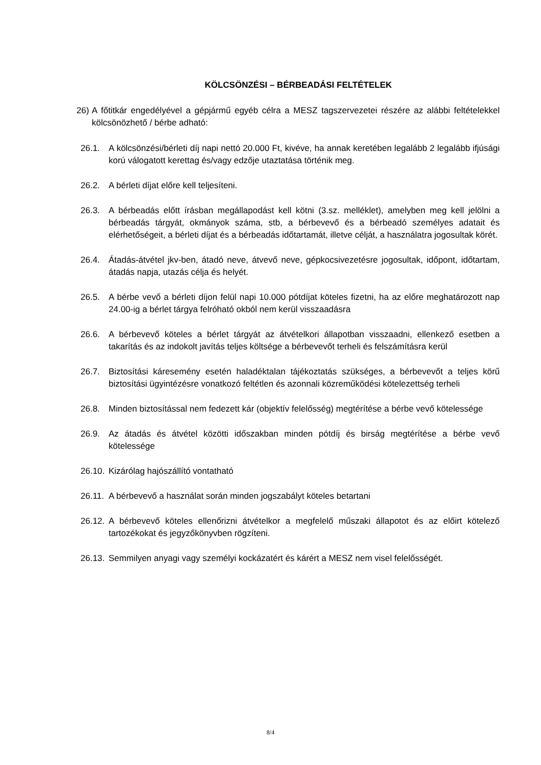KÖLCSÖNZÉSI – BÉRBEADÁSI FELTÉTELEK
26) A főtitkár engedélyével a gépjármű egyéb célra a MESZ tagszervezetei részére az alábbi feltételekkel kölcsönözhető / bérbe adható:
26.1. A kölcsönzési/bérleti díj napi nettó 20.000 Ft, kivéve, ha annak keretében legalább 2 legalább ifjúsági korú válogatott kerettag és/vagy edzője utaztatása történik meg.
26.2. A bérleti díjat előre kell teljesíteni.
26.3. A bérbeadás előtt írásban megállapodást kell kötni (3.sz. melléklet), amelyben meg kell jelölni a bérbeadás tárgyát, okmányok száma, stb, a bérbevevő és a bérbeadó személyes adatait és elérhetőségeit, a bérleti díjat és a bérbeadás időtartamát, illetve célját, a használatra jogosultak körét.
26.4. Átadás-átvétel jkv-ben, átadó neve, átvevő neve, gépkocsivezetésre jogosultak, időpont, időtartam, átadás napja, utazás célja és helyét.
26.5. A bérbe vevő a bérleti díjon felül napi 10.000 pótdíjat köteles fizetni, ha az előre meghatározott nap 24.00-ig a bérlet tárgya felróható okból nem kerül visszaadásra
26.6. A bérbevevő köteles a bérlet tárgyát az átvételkori állapotban visszaadni, ellenkező esetben a takarítás és az indokolt javítás teljes költsége a bérbevevőt terheli és felszámításra kerül
26.7. Biztosítási káresemény esetén haladéktalan tájékoztatás szükséges, a bérbevevőt a teljes körű biztosítási ügyintézésre vonatkozó feltétlen és azonnali közreműködési kötelezettség terheli
26.8. Minden biztosítással nem fedezett kár (objektív felelősség) megtérítése a bérbe vevő kötelessége
26.9. Az átadás és átvétel közötti időszakban minden pótdíj és birság megtérítése a bérbe vevő kötelessége
26.10. Kizárólag hajószállító vontatható
26.11. A bérbevevő a használat során minden jogszabályt köteles betartani
26.12. A bérbevevő köteles ellenőrizni átvételkor a megfelelő műszaki állapotot és az előirt kötelező tartozékokat és jegyzőkönyvben rögzíteni.
26.13. Semmilyen anyagi vagy személyi kockázatért és kárért a MESZ nem visel felelősségét.
8/4